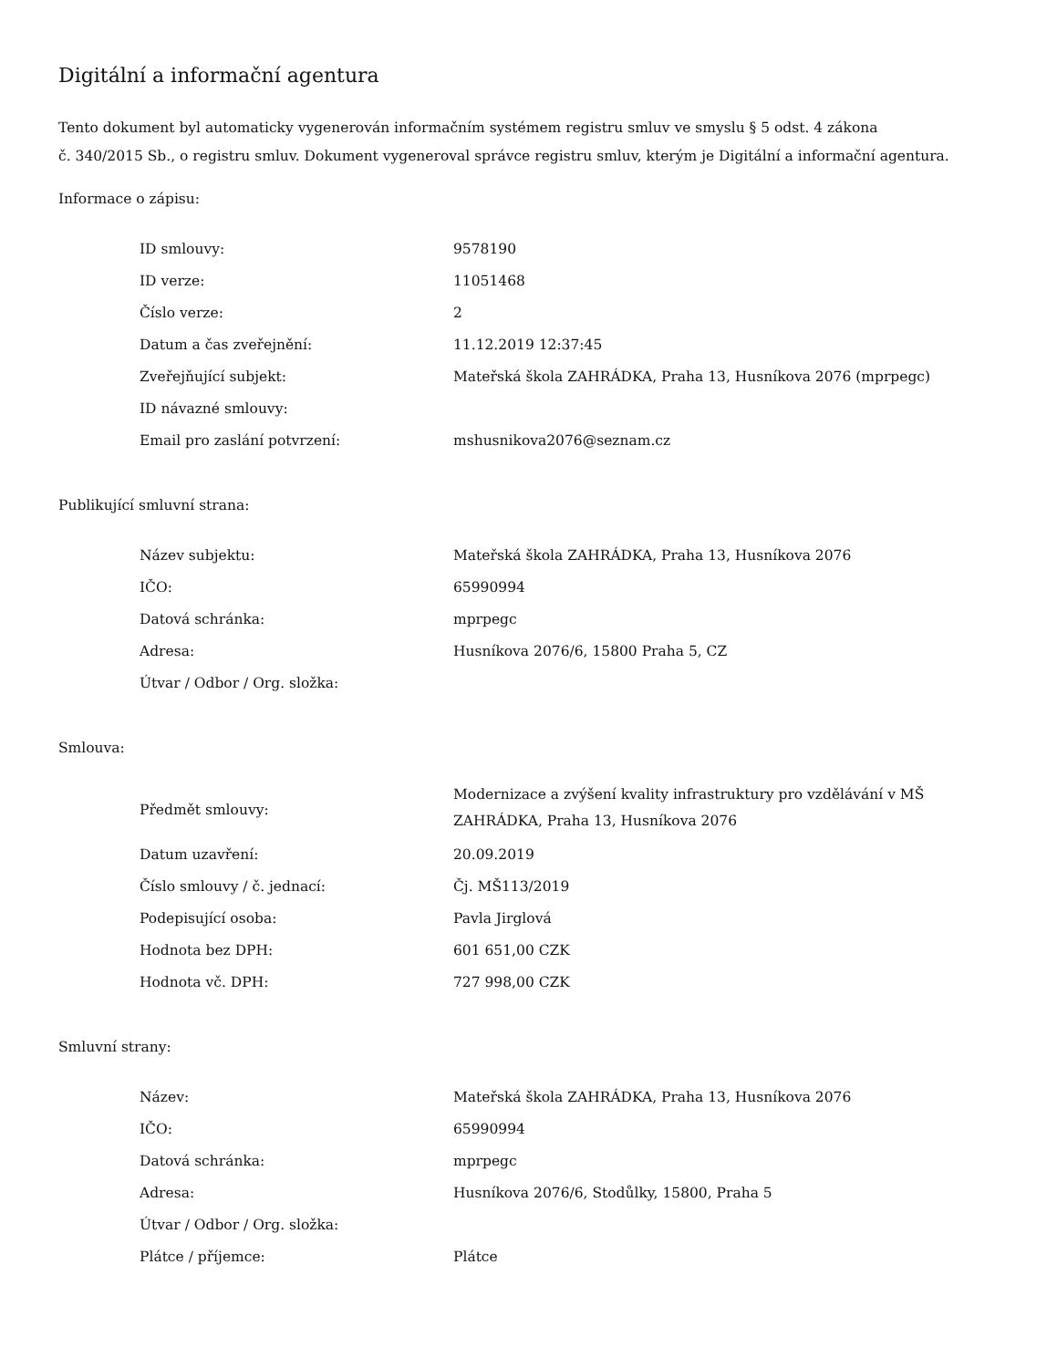Digitální a informační agentura
Tento dokument byl automaticky vygenerován informačním systémem registru smluv ve smyslu § 5 odst. 4 zákona
č. 340/2015 Sb., o registru smluv. Dokument vygeneroval správce registru smluv, kterým je Digitální a informační agentura.
Informace o zápisu:
| ID smlouvy: | 9578190 |
| ID verze: | 11051468 |
| Číslo verze: | 2 |
| Datum a čas zveřejnění: | 11.12.2019 12:37:45 |
| Zveřejňující subjekt: | Mateřská škola ZAHRÁDKA, Praha 13, Husníkova 2076 (mprpegc) |
| ID návazné smlouvy: | |
| Email pro zaslání potvrzení: | mshusnikova2076@seznam.cz |
Publikující smluvní strana:
| Název subjektu: | Mateřská škola ZAHRÁDKA, Praha 13, Husníkova 2076 |
| IČO: | 65990994 |
| Datová schránka: | mprpegc |
| Adresa: | Husníkova 2076/6, 15800 Praha 5, CZ |
| Útvar / Odbor / Org. složka: | |
Smlouva:
| Předmět smlouvy: | Modernizace a zvýšení kvality infrastruktury pro vzdělávání v MŠ ZAHRÁDKA, Praha 13, Husníkova 2076 |
| Datum uzavření: | 20.09.2019 |
| Číslo smlouvy / č. jednací: | Čj. MŠ113/2019 |
| Podepisující osoba: | Pavla Jirglová |
| Hodnota bez DPH: | 601 651,00 CZK |
| Hodnota vč. DPH: | 727 998,00 CZK |
Smluvní strany:
| Název: | Mateřská škola ZAHRÁDKA, Praha 13, Husníkova 2076 |
| IČO: | 65990994 |
| Datová schránka: | mprpegc |
| Adresa: | Husníkova 2076/6, Stodůlky, 15800, Praha 5 |
| Útvar / Odbor / Org. složka: | |
| Plátce / příjemce: | Plátce |